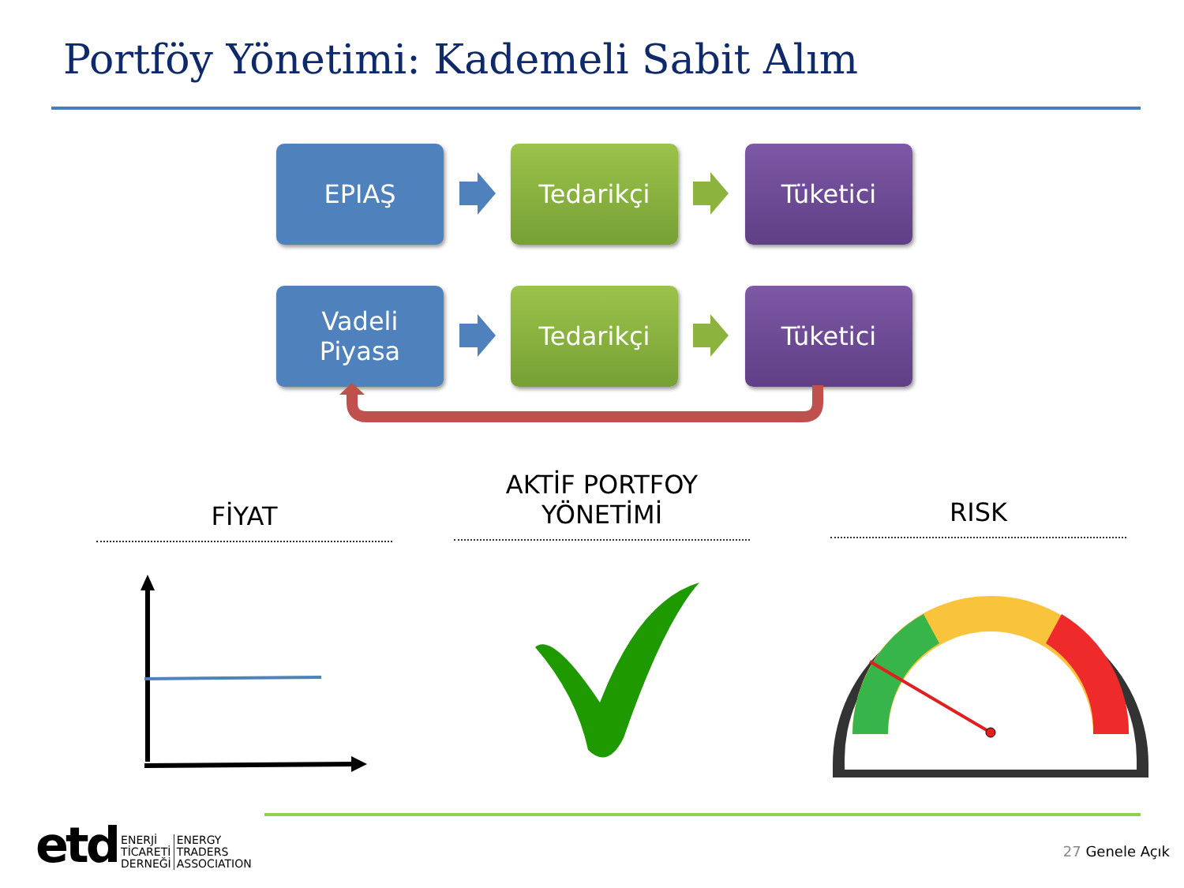Portföy Yönetimi: Kademeli Sabit Alım
EPIAŞ Tedarikçi Tüketici
Vadeli
Piyasa
Tedarikçi Tüketici
FİYAT
AKTİF PORTFOY
YÖNETİMİ
RISK
etd ENERJİ
TİCARETİ
DERNEĞİ ENERGY
TRADERS
ASSOCIATION
27 Genele Açık